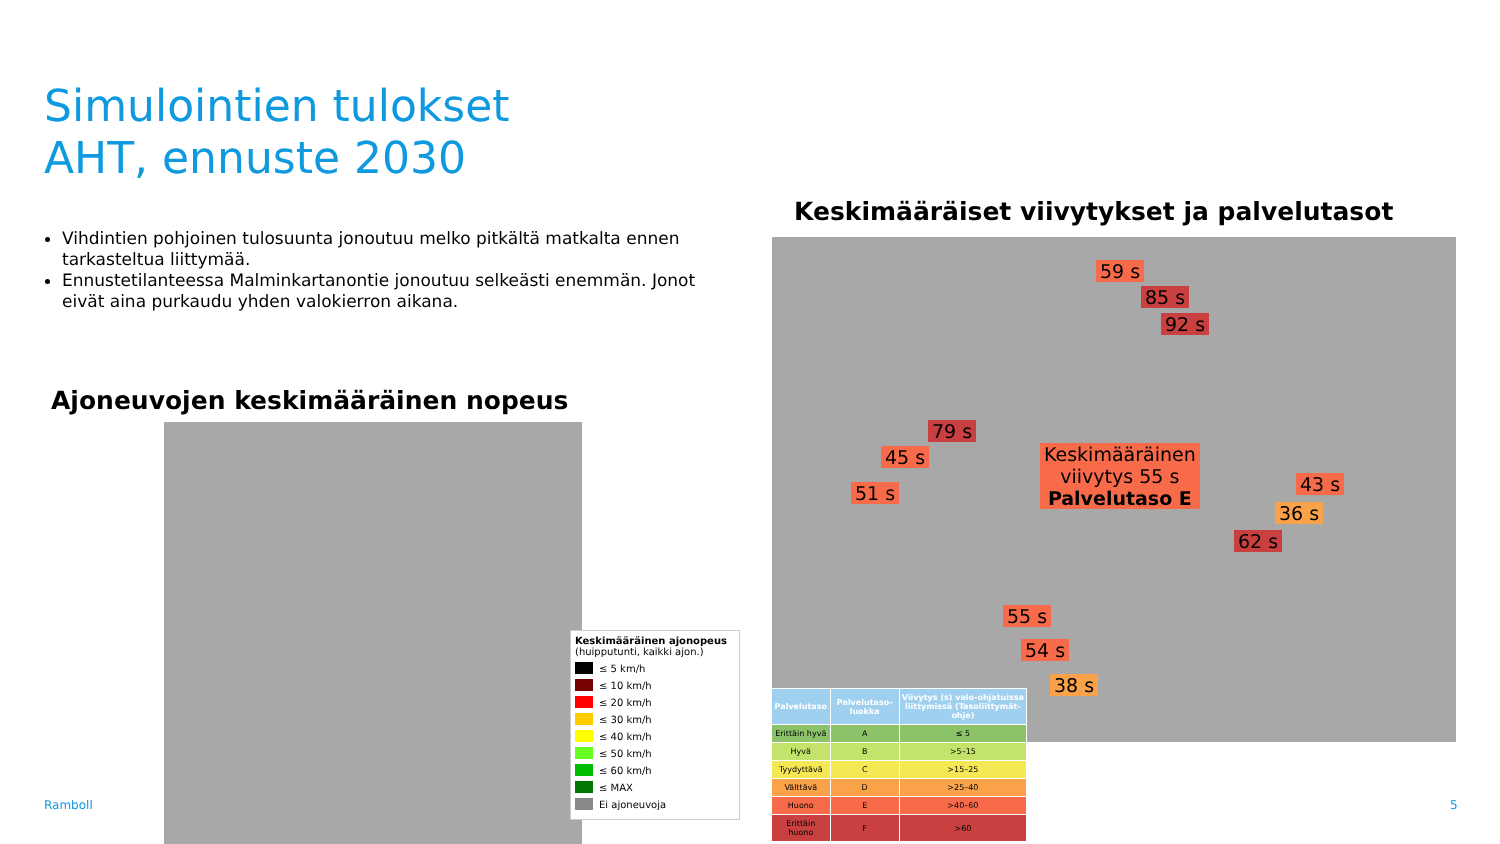Simulointien tulokset
AHT, ennuste 2030
Vihdintien pohjoinen tulosuunta jonoutuu melko pitkältä matkalta ennen tarkasteltua liittymää.
Ennustetilanteessa Malminkartanontie jonoutuu selkeästi enemmän. Jonot eivät aina purkaudu yhden valokierron aikana.
Ajoneuvojen keskimääräinen nopeus
Keskimääräiset viivytykset ja palvelutasot
Keskimääräinen ajonopeus
(huipputunti, kaikki ajon.)
≤ 5 km/h
≤ 10 km/h
≤ 20 km/h
≤ 30 km/h
≤ 40 km/h
≤ 50 km/h
≤ 60 km/h
≤ MAX
Ei ajoneuvoja
59 s
85 s
92 s
79 s
45 s
51 s
Keskimääräinen
viivytys 55 s
Palvelutaso E
43 s
36 s
62 s
55 s
54 s
38 s
| Palvelutaso | Palvelutaso-luokka | Viivytys (s) valo-ohjatuissa liittymissä (Tasoliittymät-ohje) |
| --- | --- | --- |
| Erittäin hyvä | A | ≤ 5 |
| Hyvä | B | >5–15 |
| Tyydyttävä | C | >15–25 |
| Välttävä | D | >25–40 |
| Huono | E | >40–60 |
| Erittäin huono | F | >60 |
Ramboll 5